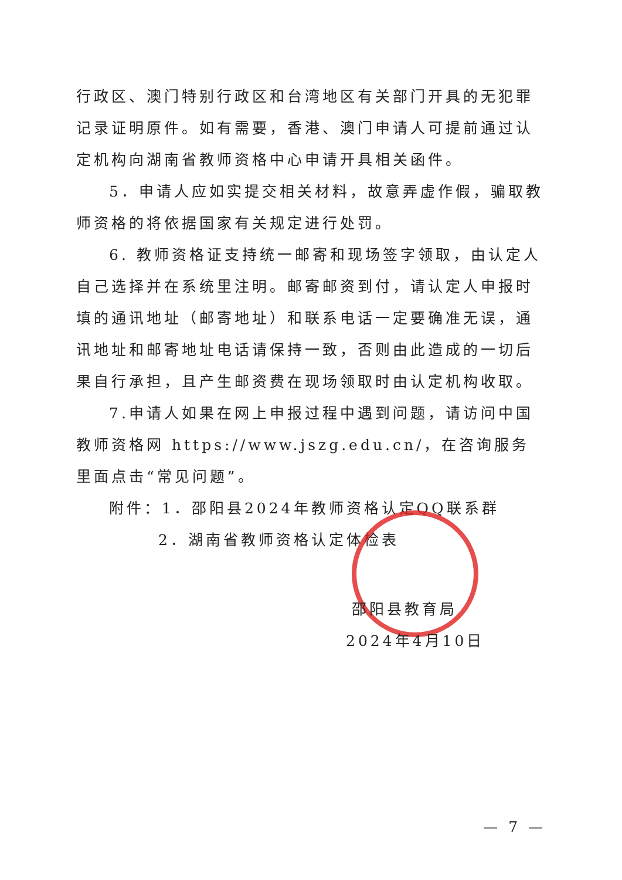行政区、澳门特别行政区和台湾地区有关部门开具的无犯罪记录证明原件。如有需要，香港、澳门申请人可提前通过认定机构向湖南省教师资格中心申请开具相关函件。
5．申请人应如实提交相关材料，故意弄虚作假，骗取教师资格的将依据国家有关规定进行处罚。
6. 教师资格证支持统一邮寄和现场签字领取，由认定人自己选择并在系统里注明。邮寄邮资到付，请认定人申报时填的通讯地址（邮寄地址）和联系电话一定要确准无误，通讯地址和邮寄地址电话请保持一致，否则由此造成的一切后果自行承担，且产生邮资费在现场领取时由认定机构收取。
7.申请人如果在网上申报过程中遇到问题，请访问中国教师资格网 https://www.jszg.edu.cn/，在咨询服务里面点击“常见问题”。
附件：1．邵阳县2024年教师资格认定QQ联系群
2．湖南省教师资格认定体检表
邵阳县教育局
2024年4月10日
— 7 —